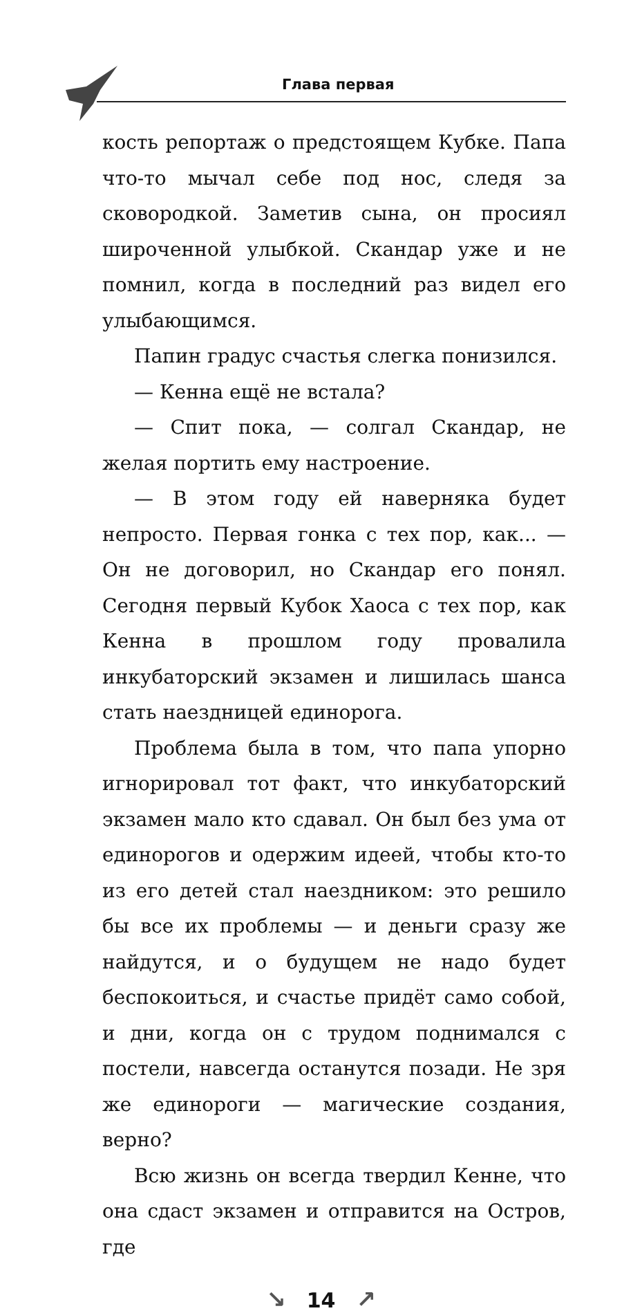Глава первая
кость репортаж о предстоящем Кубке. Папа что-то мычал себе под нос, следя за сковородкой. Заметив сына, он просиял широченной улыбкой. Скандар уже и не помнил, когда в последний раз видел его улыбающимся.
Папин градус счастья слегка понизился.
— Кенна ещё не встала?
— Спит пока, — солгал Скандар, не желая портить ему настроение.
— В этом году ей наверняка будет непросто. Первая гонка с тех пор, как... — Он не договорил, но Скандар его понял. Сегодня первый Кубок Хаоса с тех пор, как Кенна в прошлом году провалила инкубаторский экзамен и лишилась шанса стать наездницей единорога.
Проблема была в том, что папа упорно игнорировал тот факт, что инкубаторский экзамен мало кто сдавал. Он был без ума от единорогов и одержим идеей, чтобы кто-то из его детей стал наездником: это решило бы все их проблемы — и деньги сразу же найдутся, и о будущем не надо будет беспокоиться, и счастье придёт само собой, и дни, когда он с трудом поднимался с постели, навсегда останутся позади. Не зря же единороги — магические создания, верно?
Всю жизнь он всегда твердил Кенне, что она сдаст экзамен и отправится на Остров, где
↘ 14 ↗